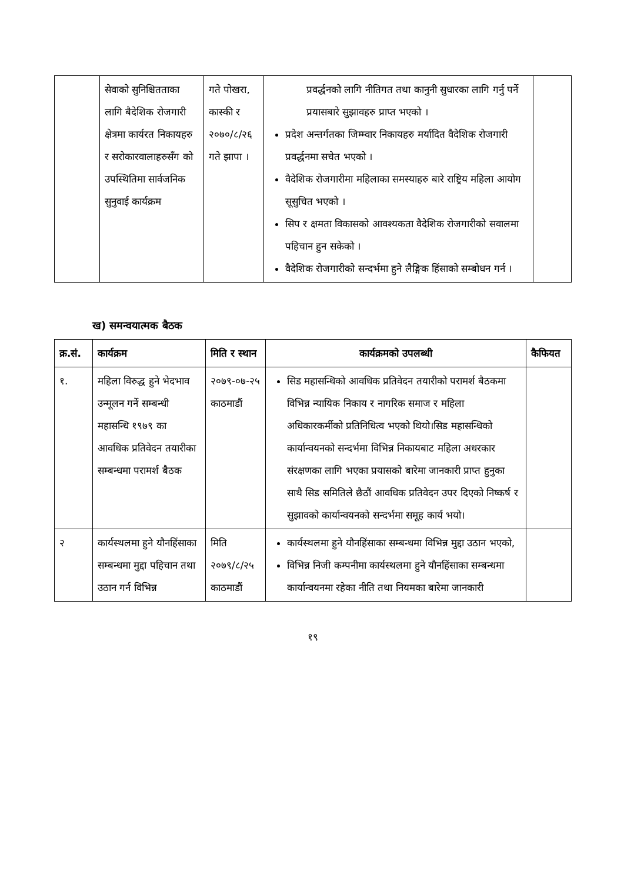| | सेवाको सुनिश्चितताका लागि बैदेशिक रोजगारी क्षेत्रमा कार्यरत निकायहरु र सरोकारवालाहरुसँग को उपस्थितिमा सार्वजनिक सुनुवाई कार्यक्रम | गते पोखरा, कास्की र २०७०/८/२६ गते झापा । | प्रवर्द्धनको लागि नीतिगत तथा कानुनी सुधारका लागि गर्नु पर्ने प्रयासबारे सुझावहरु प्राप्त भएको । प्रदेश अन्तर्गतका जिम्म्वार निकायहरु मर्यादित वैदेशिक रोजगारी प्रवर्द्धनमा सचेत भएको । वैदेशिक रोजगारीमा महिलाका समस्याहरु बारे राष्ट्रिय महिला आयोग सूसुचित भएको । सिप र क्षमता विकासको आवश्यकता वैदेशिक रोजगारीको सवालमा पहिचान हुन सकेको । वैदेशिक रोजगारीको सन्दर्भमा हुने लैङ्गिक हिंसाको सम्बोधन गर्न । | |
ख) समन्वयात्मक बैठक
| क्र.सं. | कार्यक्रम | मिति र स्थान | कार्यक्रमको उपलब्धी | कैफियत |
| --- | --- | --- | --- | --- |
| १. | महिला विरुद्ध हुने भेदभाव उन्मूलन गर्ने सम्बन्धी महासन्धि १९७९ का आवधिक प्रतिवेदन तयारीका सम्बन्धमा परामर्श बैठक | २०७९-०७-२५ काठमाडौं | सिड महासन्धिको आवधिक प्रतिवेदन तयारीको परामर्श बैठकमा विभिन्न न्यायिक निकाय र नागरिक समाज र महिला अधिकारकर्मीको प्रतिनिधित्व भएको थियो।सिड महासन्धिको कार्यान्वयनको सन्दर्भमा विभिन्न निकायबाट महिला अधरकार संरक्षणका लागि भएका प्रयासको बारेमा जानकारी प्राप्त हुनुका साथै सिड समितिले छैठौं आवधिक प्रतिवेदन उपर दिएको निष्कर्ष र सुझावको कार्यान्वयनको सन्दर्भमा समूह कार्य भयो। | |
| २ | कार्यस्थलमा हुने यौनहिंसाका सम्बन्धमा मुद्दा पहिचान तथा उठान गर्न विभिन्न | मिति २०७९/८/२५ काठमाडौं | कार्यस्थलमा हुने यौनहिंसाका सम्बन्धमा विभिन्न मुद्दा उठान भएको, विभिन्न निजी कम्पनीमा कार्यस्थलमा हुने यौनहिंसाका सम्बन्धमा कार्यान्वयनमा रहेका नीति तथा नियमका बारेमा जानकारी | |
१९